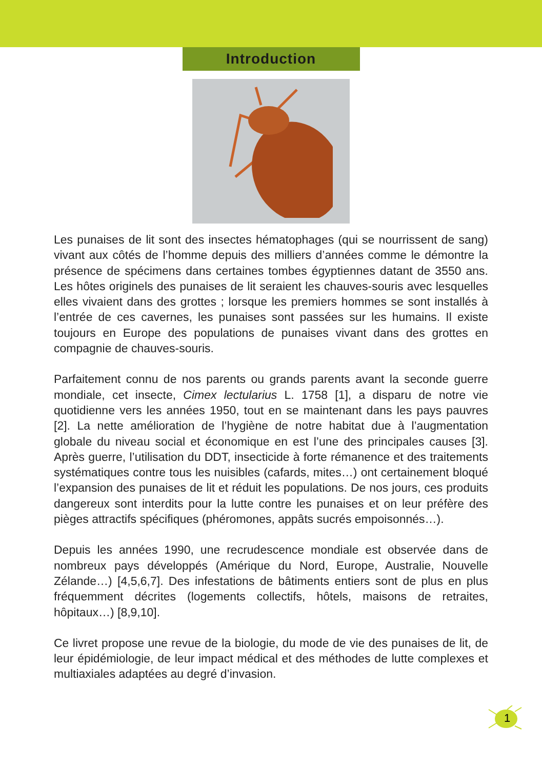Introduction
Les punaises de lit sont des insectes hématophages (qui se nourrissent de sang) vivant aux côtés de l’homme depuis des milliers d’années comme le démontre la présence de spécimens dans certaines tombes égyptiennes datant de 3550 ans. Les hôtes originels des punaises de lit seraient les chauves-souris avec lesquelles elles vivaient dans des grottes ; lorsque les premiers hommes se sont installés à l’entrée de ces cavernes, les punaises sont passées sur les humains. Il existe toujours en Europe des populations de punaises vivant dans des grottes en compagnie de chauves-souris.
Parfaitement connu de nos parents ou grands parents avant la seconde guerre mondiale, cet insecte, Cimex lectularius L. 1758 [1], a disparu de notre vie quotidienne vers les années 1950, tout en se maintenant dans les pays pauvres [2]. La nette amélioration de l’hygiène de notre habitat due à l’augmentation globale du niveau social et économique en est l’une des principales causes [3]. Après guerre, l’utilisation du DDT, insecticide à forte rémanence et des traitements systématiques contre tous les nuisibles (cafards, mites…) ont certainement bloqué l’expansion des punaises de lit et réduit les populations. De nos jours, ces produits dangereux sont interdits pour la lutte contre les punaises et on leur préfère des pièges attractifs spécifiques (phéromones, appâts sucrés empoisonnés…).
Depuis les années 1990, une recrudescence mondiale est observée dans de nombreux pays développés (Amérique du Nord, Europe, Australie, Nouvelle Zélande…) [4,5,6,7]. Des infestations de bâtiments entiers sont de plus en plus fréquemment décrites (logements collectifs, hôtels, maisons de retraites, hôpitaux…) [8,9,10].
Ce livret propose une revue de la biologie, du mode de vie des punaises de lit, de leur épidémiologie, de leur impact médical et des méthodes de lutte complexes et multiaxiales adaptées au degré d’invasion.
1